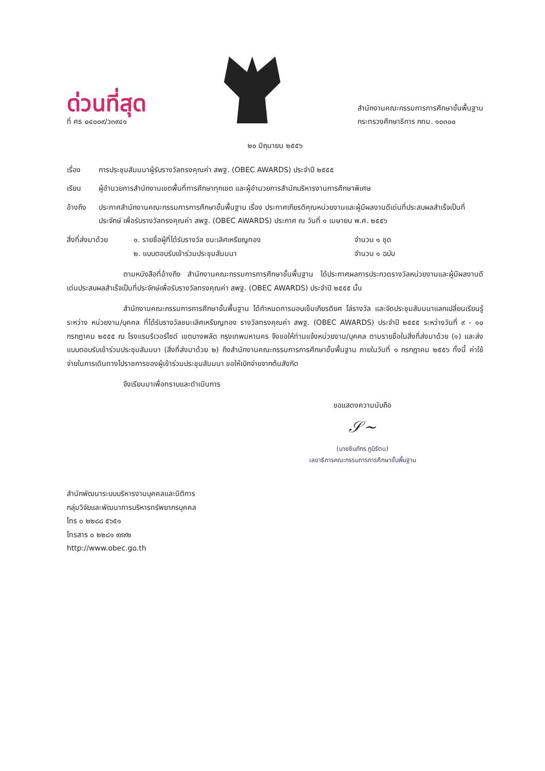ด่วนที่สุด
ที่ ศธ ๐๔๐๐๙/ว๓๙๔๑
สำนักงานคณะกรรมการการศึกษาขั้นพื้นฐาน
กระทรวงศึกษาธิการ กทม. ๑๐๓๐๐
๒๐ มิถุนายน ๒๕๕๖
เรื่อง การประชุมสัมมนาผู้รับรางวัลทรงคุณค่า สพฐ. (OBEC AWARDS) ประจำปี ๒๕๕๕
เรียน ผู้อำนวยการสำนักงานเขตพื้นที่การศึกษาทุกเขต และผู้อำนวยการสำนักบริหารงานการศึกษาพิเศษ
อ้างถึง ประกาศสำนักงานคณะกรรมการการศึกษาขั้นพื้นฐาน เรื่อง ประกาศเกียรติคุณหน่วยงานและผู้มีผลงานดีเด่นที่ประสบผลสำเร็จเป็นที่ประจักษ์ เพื่อรับรางวัลทรงคุณค่า สพฐ. (OBEC AWARDS) ประกาศ ณ วันที่ ๑ เมษายน พ.ศ. ๒๕๕๖
สิ่งที่ส่งมาด้วย ๑. รายชื่อผู้ที่ได้รับรางวัล ชนะเลิศเหรียญทอง จำนวน ๑ ชุด ๒. แบบตอบรับเข้าร่วมประชุมสัมมนา จำนวน ๑ ฉบับ
ตามหนังสือที่อ้างถึง สำนักงานคณะกรรมการการศึกษาขั้นพื้นฐาน ได้ประกาศผลการประกวดรางวัลหน่วยงานและผู้มีผลงานดีเด่นประสบผลสำเร็จเป็นที่ประจักษ์เพื่อรับรางวัลทรงคุณค่า สพฐ. (OBEC AWARDS) ประจำปี ๒๕๕๕ นั้น
สำนักงานคณะกรรมการการศึกษาขั้นพื้นฐาน ได้กำหนดการมอบเข็มเกียรติยศ โล่รางวัล และจัดประชุมสัมมนาแลกเปลี่ยนเรียนรู้ ระหว่าง หน่วยงาน/บุคคล ที่ได้รับรางวัลชนะเลิศเหรียญทอง รางวัลทรงคุณค่า สพฐ. (OBEC AWARDS) ประจำปี ๒๕๕๕ ระหว่างวันที่ ๙ - ๑๐ กรกฎาคม ๒๕๕๕ ณ โรงแรมริเวอร์ไซด์ เขตบางพลัด กรุงเทพมหานคร จึงขอให้ท่านแจ้งหน่วยงาน/บุคคล ตามรายชื่อในสิ่งที่ส่งมาด้วย (๑) และส่งแบบตอบรับเข้าร่วมประชุมสัมมนา (สิ่งที่ส่งมาด้วย ๒) ถึงสำนักงานคณะกรรมการการศึกษาขั้นพื้นฐาน ภายในวันที่ ๑ กรกฎาคม ๒๕๕๖ ทั้งนี้ ค่าใช้จ่ายในการเดินทางไปราชการของผู้เข้าร่วมประชุมสัมมนา ขอให้เบิกจ่ายจากต้นสังกัด
จึงเรียนมาเพื่อทราบและดำเนินการ
ขอแสดงความนับถือ
𝒮~
(นายชินภัทร ภูมิรัตน)
เลขาธิการคณะกรรมการการศึกษาขั้นพื้นฐาน
สำนักพัฒนาระบบบริหารงานบุคคลและนิติการ
กลุ่มวิจัยและพัฒนาการบริหารทรัพยากรบุคคล
โทร ๐ ๒๒๘๘ ๕๖๕๑
โทรสาร ๐ ๒๒๘๑ ๙๙๙๒
http://www.obec.go.th